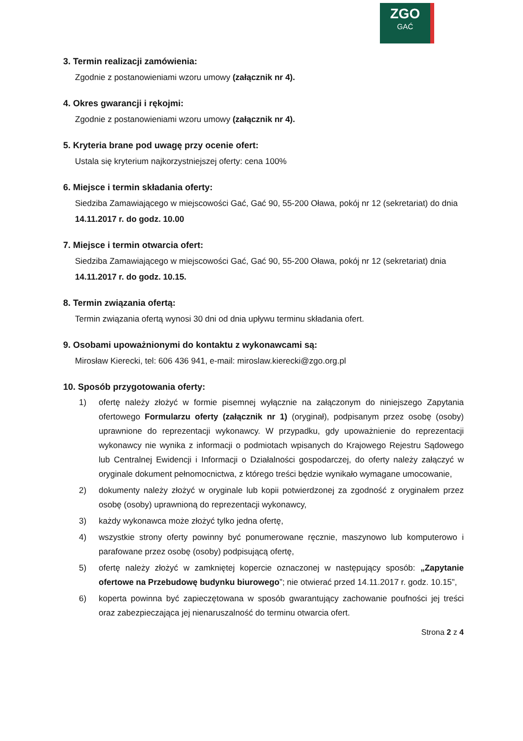ZGO
GAĆ
3. Termin realizacji zamówienia:
Zgodnie z postanowieniami wzoru umowy (załącznik nr 4).
4. Okres gwarancji i rękojmi:
Zgodnie z postanowieniami wzoru umowy (załącznik nr 4).
5. Kryteria brane pod uwagę przy ocenie ofert:
Ustala się kryterium najkorzystniejszej oferty: cena 100%
6. Miejsce i termin składania oferty:
Siedziba Zamawiającego w miejscowości Gać, Gać 90, 55-200 Oława, pokój nr 12 (sekretariat) do dnia 14.11.2017 r. do godz. 10.00
7. Miejsce i termin otwarcia ofert:
Siedziba Zamawiającego w miejscowości Gać, Gać 90, 55-200 Oława, pokój nr 12 (sekretariat) dnia 14.11.2017 r. do godz. 10.15.
8. Termin związania ofertą:
Termin związania ofertą wynosi 30 dni od dnia upływu terminu składania ofert.
9. Osobami upoważnionymi do kontaktu z wykonawcami są:
Mirosław Kierecki, tel: 606 436 941, e-mail: miroslaw.kierecki@zgo.org.pl
10. Sposób przygotowania oferty:
1) ofertę należy złożyć w formie pisemnej wyłącznie na załączonym do niniejszego Zapytania ofertowego Formularzu oferty (załącznik nr 1) (oryginał), podpisanym przez osobę (osoby) uprawnione do reprezentacji wykonawcy. W przypadku, gdy upoważnienie do reprezentacji wykonawcy nie wynika z informacji o podmiotach wpisanych do Krajowego Rejestru Sądowego lub Centralnej Ewidencji i Informacji o Działalności gospodarczej, do oferty należy załączyć w oryginale dokument pełnomocnictwa, z którego treści będzie wynikało wymagane umocowanie,
2) dokumenty należy złożyć w oryginale lub kopii potwierdzonej za zgodność z oryginałem przez osobę (osoby) uprawnioną do reprezentacji wykonawcy,
3) każdy wykonawca może złożyć tylko jedna ofertę,
4) wszystkie strony oferty powinny być ponumerowane ręcznie, maszynowo lub komputerowo i parafowane przez osobę (osoby) podpisującą ofertę,
5) ofertę należy złożyć w zamkniętej kopercie oznaczonej w następujący sposób: „Zapytanie ofertowe na Przebudowę budynku biurowego”; nie otwierać przed 14.11.2017 r. godz. 10.15”,
6) koperta powinna być zapieczętowana w sposób gwarantujący zachowanie poufności jej treści oraz zabezpieczająca jej nienaruszalność do terminu otwarcia ofert.
Strona 2 z 4